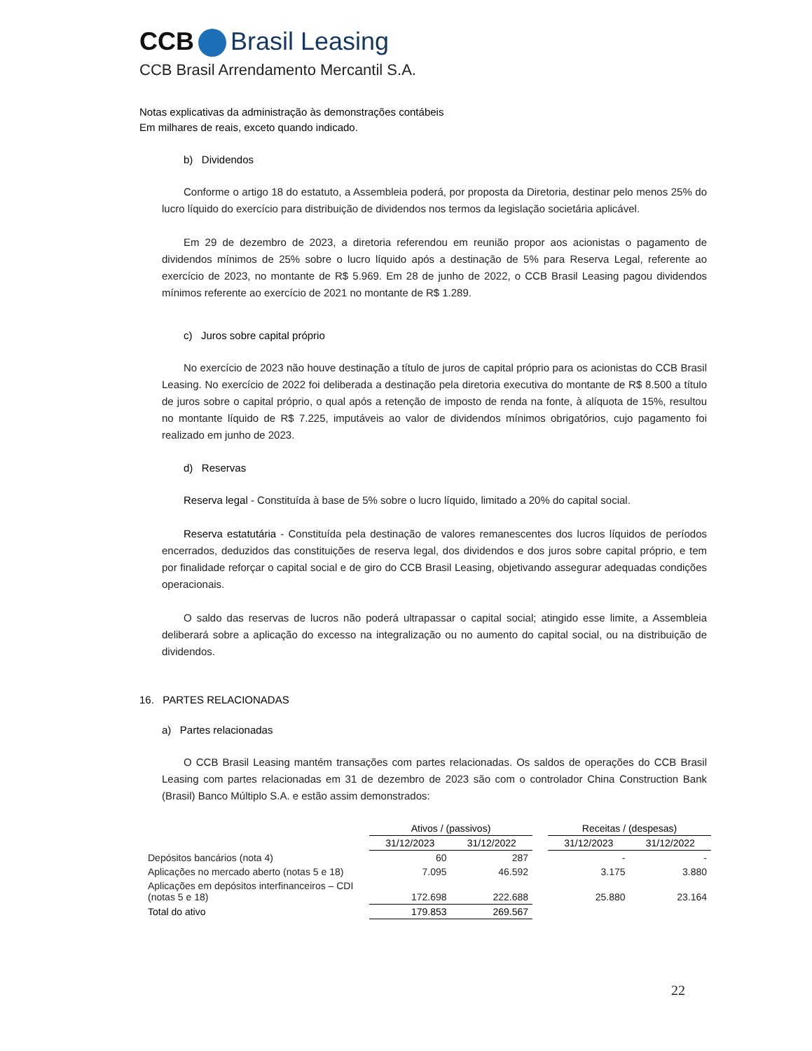CCB Brasil Leasing
CCB Brasil Arrendamento Mercantil S.A.
Notas explicativas da administração às demonstrações contábeis
Em milhares de reais, exceto quando indicado.
b) Dividendos
Conforme o artigo 18 do estatuto, a Assembleia poderá, por proposta da Diretoria, destinar pelo menos 25% do lucro líquido do exercício para distribuição de dividendos nos termos da legislação societária aplicável.
Em 29 de dezembro de 2023, a diretoria referendou em reunião propor aos acionistas o pagamento de dividendos mínimos de 25% sobre o lucro líquido após a destinação de 5% para Reserva Legal, referente ao exercício de 2023, no montante de R$ 5.969. Em 28 de junho de 2022, o CCB Brasil Leasing pagou dividendos mínimos referente ao exercício de 2021 no montante de R$ 1.289.
c) Juros sobre capital próprio
No exercício de 2023 não houve destinação a título de juros de capital próprio para os acionistas do CCB Brasil Leasing. No exercício de 2022 foi deliberada a destinação pela diretoria executiva do montante de R$ 8.500 a título de juros sobre o capital próprio, o qual após a retenção de imposto de renda na fonte, à alíquota de 15%, resultou no montante líquido de R$ 7.225, imputáveis ao valor de dividendos mínimos obrigatórios, cujo pagamento foi realizado em junho de 2023.
d) Reservas
Reserva legal - Constituída à base de 5% sobre o lucro líquido, limitado a 20% do capital social.
Reserva estatutária - Constituída pela destinação de valores remanescentes dos lucros líquidos de períodos encerrados, deduzidos das constituições de reserva legal, dos dividendos e dos juros sobre capital próprio, e tem por finalidade reforçar o capital social e de giro do CCB Brasil Leasing, objetivando assegurar adequadas condições operacionais.
O saldo das reservas de lucros não poderá ultrapassar o capital social; atingido esse limite, a Assembleia deliberará sobre a aplicação do excesso na integralização ou no aumento do capital social, ou na distribuição de dividendos.
16. PARTES RELACIONADAS
a) Partes relacionadas
O CCB Brasil Leasing mantém transações com partes relacionadas. Os saldos de operações do CCB Brasil Leasing com partes relacionadas em 31 de dezembro de 2023 são com o controlador China Construction Bank (Brasil) Banco Múltiplo S.A. e estão assim demonstrados:
| | Ativos / (passivos) | | | Receitas / (despesas) | |
| | 31/12/2023 | 31/12/2022 | | 31/12/2023 | 31/12/2022 |
| Depósitos bancários (nota 4) | 60 | 287 | | - | - |
| Aplicações no mercado aberto (notas 5 e 18) | 7.095 | 46.592 | | 3.175 | 3.880 |
| Aplicações em depósitos interfinanceiros – CDI (notas 5 e 18) | 172.698 | 222.688 | | 25.880 | 23.164 |
| Total do ativo | 179.853 | 269.567 | | | |
22